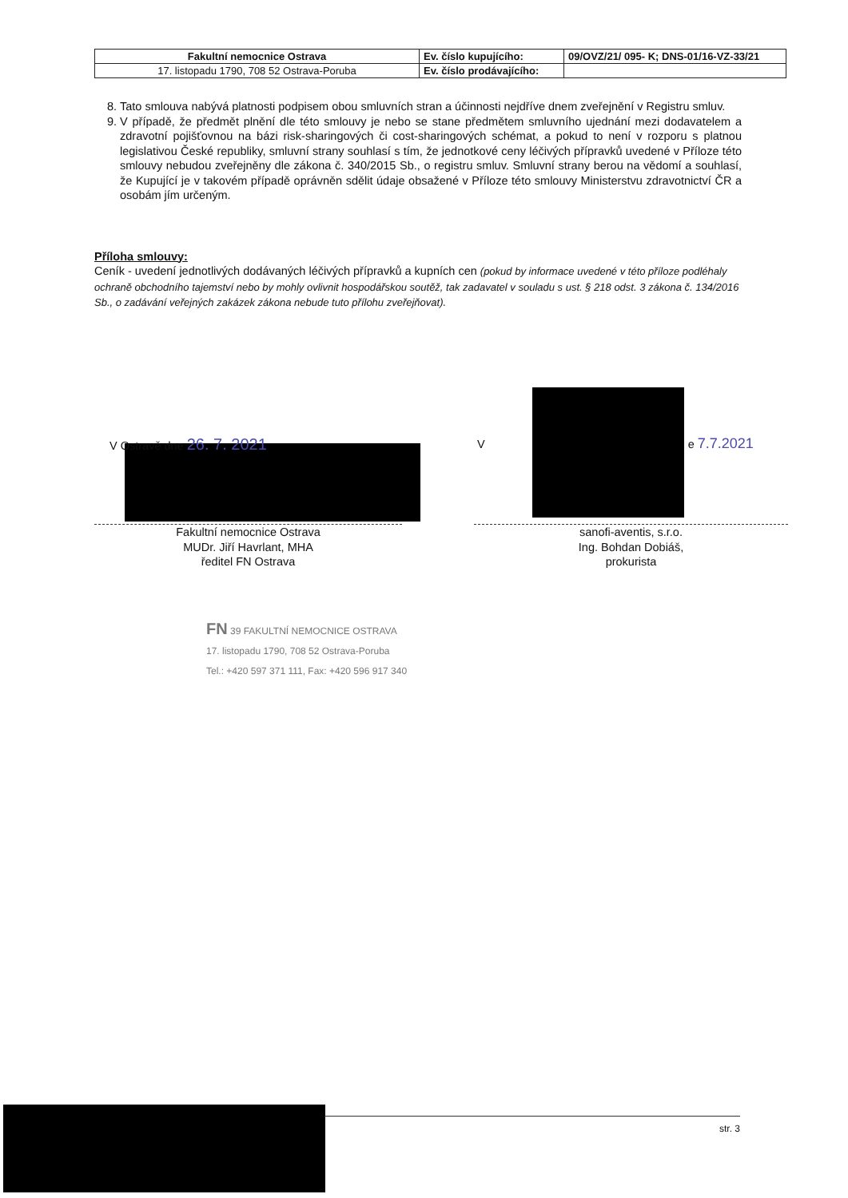| Fakultní nemocnice Ostrava | Ev. číslo kupujícího: | 09/OVZ/21/ 095- K; DNS-01/16-VZ-33/21 |
| 17. listopadu 1790, 708 52 Ostrava-Poruba | Ev. číslo prodávajícího: | |
8. Tato smlouva nabývá platnosti podpisem obou smluvních stran a účinnosti nejdříve dnem zveřejnění v Registru smluv.
9. V případě, že předmět plnění dle této smlouvy je nebo se stane předmětem smluvního ujednání mezi dodavatelem a zdravotní pojišťovnou na bázi risk-sharingových či cost-sharingových schémat, a pokud to není v rozporu s platnou legislativou České republiky, smluvní strany souhlasí s tím, že jednotkové ceny léčivých přípravků uvedené v Příloze této smlouvy nebudou zveřejněny dle zákona č. 340/2015 Sb., o registru smluv. Smluvní strany berou na vědomí a souhlasí, že Kupující je v takovém případě oprávněn sdělit údaje obsažené v Příloze této smlouvy Ministerstvu zdravotnictví ČR a osobám jím určeným.
Příloha smlouvy:
Ceník - uvedení jednotlivých dodávaných léčivých přípravků a kupních cen (pokud by informace uvedené v této příloze podléhaly ochraně obchodního tajemství nebo by mohly ovlivnit hospodářskou soutěž, tak zadavatel v souladu s ust. § 218 odst. 3 zákona č. 134/2016 Sb., o zadávání veřejných zakázek zákona nebude tuto přílohu zveřejňovat).
V Ostravě dne 26. 7. 2021 V e 7.7.2021
Fakultní nemocnice Ostrava
MUDr. Jiří Havrlant, MHA
ředitel FN Ostrava
sanofi-aventis, s.r.o.
Ing. Bohdan Dobiáš,
prokurista
FN 39 FAKULTNÍ NEMOCNICE OSTRAVA
17. listopadu 1790, 708 52 Ostrava-Poruba
Tel.: +420 597 371 111, Fax: +420 596 917 340
str. 3